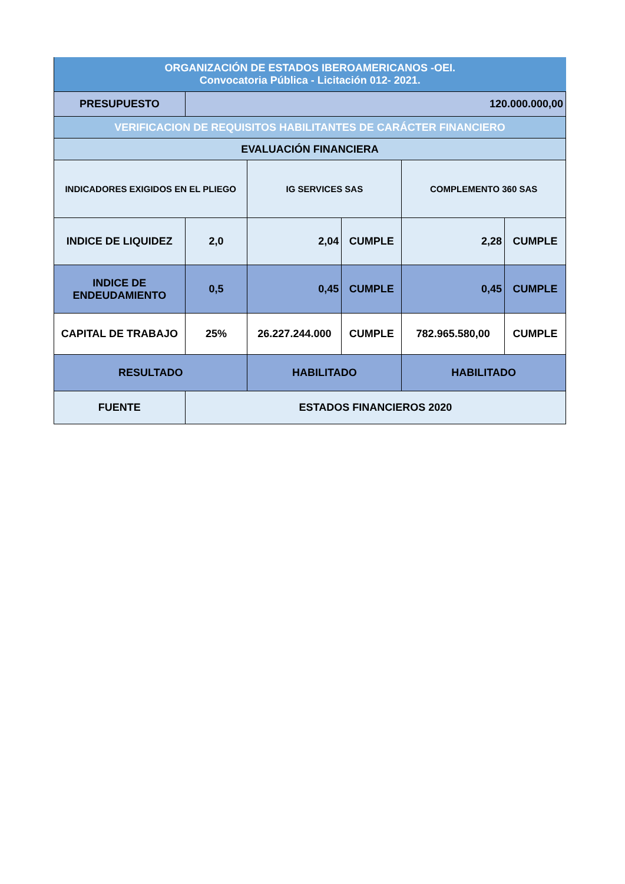| ORGANIZACIÓN DE ESTADOS IBEROAMERICANOS -OEI. Convocatoria Pública - Licitación 012- 2021. | | | | | |
| PRESUPUESTO | 120.000.000,00 | | | | |
| VERIFICACION DE REQUISITOS HABILITANTES DE CARÁCTER FINANCIERO | | | | | |
| EVALUACIÓN FINANCIERA | | | | | |
| INDICADORES EXIGIDOS EN EL PLIEGO | | IG SERVICES SAS | | COMPLEMENTO 360 SAS | |
| INDICE DE LIQUIDEZ | 2,0 | 2,04 | CUMPLE | 2,28 | CUMPLE |
| INDICE DE ENDEUDAMIENTO | 0,5 | 0,45 | CUMPLE | 0,45 | CUMPLE |
| CAPITAL DE TRABAJO | 25% | 26.227.244.000 | CUMPLE | 782.965.580,00 | CUMPLE |
| RESULTADO | | HABILITADO | | HABILITADO | |
| FUENTE | ESTADOS FINANCIEROS 2020 | | | | |